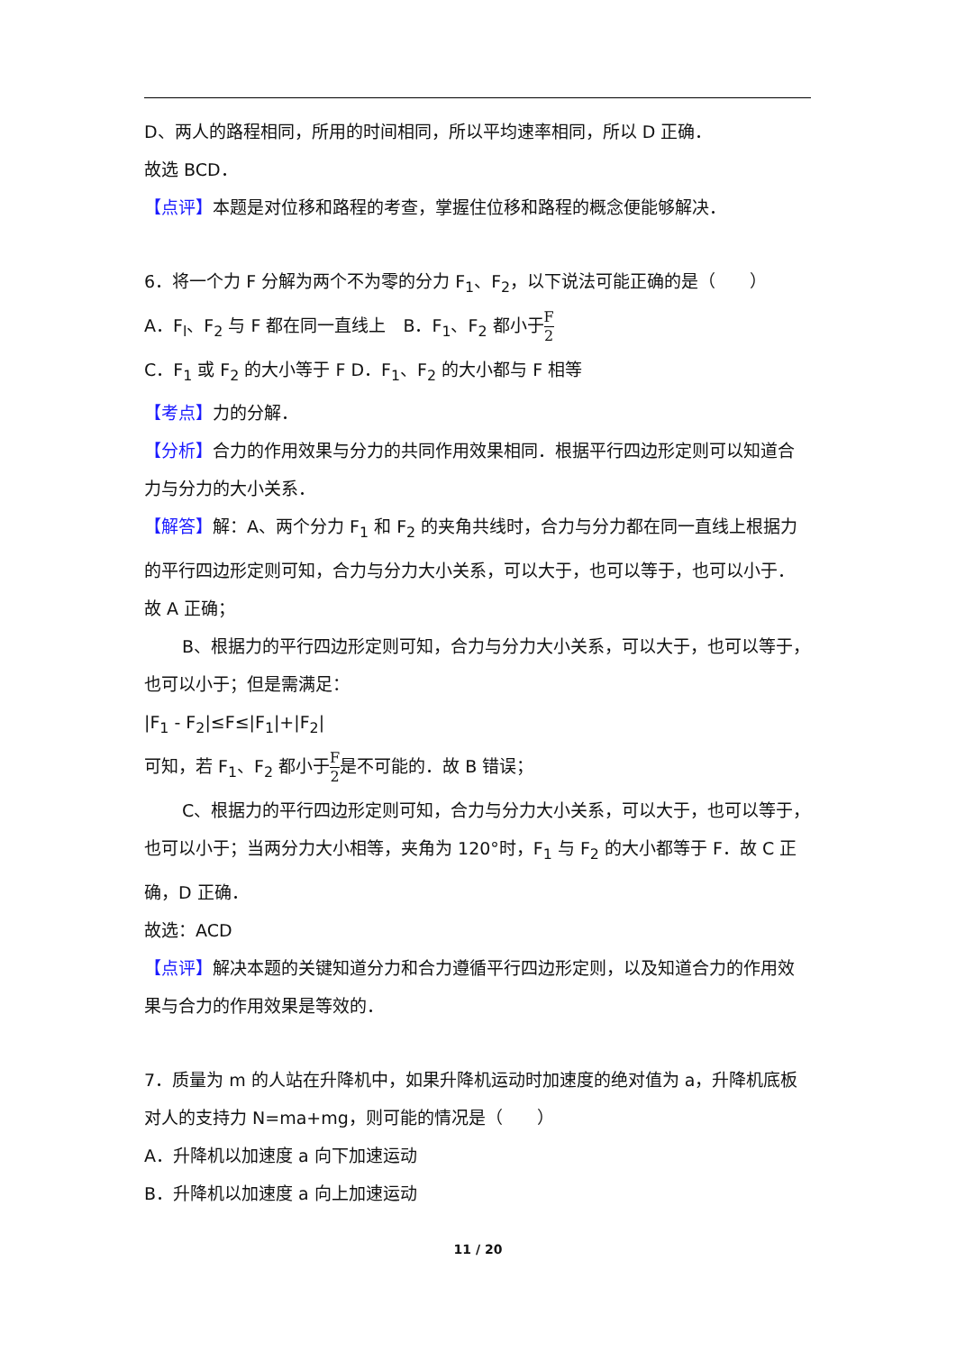D、两人的路程相同，所用的时间相同，所以平均速率相同，所以 D 正确．
故选 BCD．
【点评】本题是对位移和路程的考查，掌握住位移和路程的概念便能够解决．
6．将一个力 F 分解为两个不为零的分力 F<sub>1</sub>、F<sub>2</sub>，以下说法可能正确的是（　　）
A．F<sub>l</sub>、F<sub>2</sub> 与 F 都在同一直线上　B．F<sub>1</sub>、F<sub>2</sub> 都小于F 2
C．F<sub>1</sub> 或 F<sub>2</sub> 的大小等于 F D．F<sub>1</sub>、F<sub>2</sub> 的大小都与 F 相等
【考点】力的分解．
【分析】合力的作用效果与分力的共同作用效果相同．根据平行四边形定则可以知道合力与分力的大小关系．
【解答】解：A、两个分力 F<sub>1</sub> 和 F<sub>2</sub> 的夹角共线时，合力与分力都在同一直线上根据力的平行四边形定则可知，合力与分力大小关系，可以大于，也可以等于，也可以小于．故 A 正确；
B、根据力的平行四边形定则可知，合力与分力大小关系，可以大于，也可以等于，也可以小于；但是需满足：
|F<sub>1</sub> - F<sub>2</sub>|≤F≤|F<sub>1</sub>|+|F<sub>2</sub>|
可知，若 F<sub>1</sub>、F<sub>2</sub> 都小于F 2是不可能的．故 B 错误；
C、根据力的平行四边形定则可知，合力与分力大小关系，可以大于，也可以等于，也可以小于；当两分力大小相等，夹角为 120°时，F<sub>1</sub> 与 F<sub>2</sub> 的大小都等于 F．故 C 正确，D 正确．
故选：ACD
【点评】解决本题的关键知道分力和合力遵循平行四边形定则，以及知道合力的作用效果与合力的作用效果是等效的．
7．质量为 m 的人站在升降机中，如果升降机运动时加速度的绝对值为 a，升降机底板对人的支持力 N=ma+mg，则可能的情况是（　　）
A．升降机以加速度 a 向下加速运动
B．升降机以加速度 a 向上加速运动
11 / 20